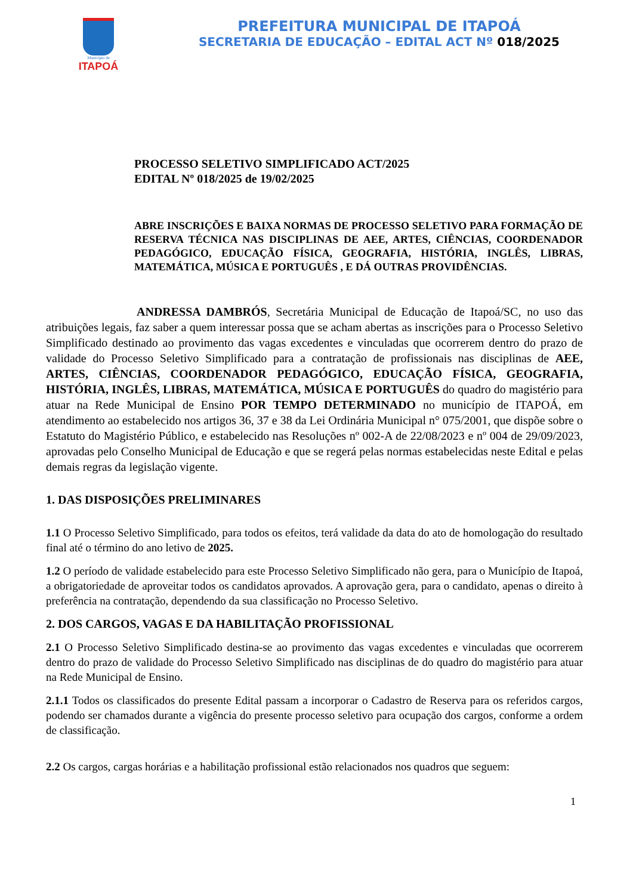Município de
ITAPOÁ
PREFEITURA MUNICIPAL DE ITAPOÁ
SECRETARIA DE EDUCAÇÃO – EDITAL ACT Nº 018/2025
PROCESSO SELETIVO SIMPLIFICADO ACT/2025
EDITAL Nº 018/2025 de 19/02/2025
ABRE INSCRIÇÕES E BAIXA NORMAS DE PROCESSO SELETIVO PARA FORMAÇÃO DE RESERVA TÉCNICA NAS DISCIPLINAS DE AEE, ARTES, CIÊNCIAS, COORDENADOR PEDAGÓGICO, EDUCAÇÃO FÍSICA, GEOGRAFIA, HISTÓRIA, INGLÊS, LIBRAS, MATEMÁTICA, MÚSICA E PORTUGUÊS , E DÁ OUTRAS PROVIDÊNCIAS.
ANDRESSA DAMBRÓS, Secretária Municipal de Educação de Itapoá/SC, no uso das atribuições legais, faz saber a quem interessar possa que se acham abertas as inscrições para o Processo Seletivo Simplificado destinado ao provimento das vagas excedentes e vinculadas que ocorrerem dentro do prazo de validade do Processo Seletivo Simplificado para a contratação de profissionais nas disciplinas de AEE, ARTES, CIÊNCIAS, COORDENADOR PEDAGÓGICO, EDUCAÇÃO FÍSICA, GEOGRAFIA, HISTÓRIA, INGLÊS, LIBRAS, MATEMÁTICA, MÚSICA E PORTUGUÊS do quadro do magistério para atuar na Rede Municipal de Ensino POR TEMPO DETERMINADO no município de ITAPOÁ, em atendimento ao estabelecido nos artigos 36, 37 e 38 da Lei Ordinária Municipal n° 075/2001, que dispõe sobre o Estatuto do Magistério Público, e estabelecido nas Resoluções nº 002-A de 22/08/2023 e nº 004 de 29/09/2023, aprovadas pelo Conselho Municipal de Educação e que se regerá pelas normas estabelecidas neste Edital e pelas demais regras da legislação vigente.
1. DAS DISPOSIÇÕES PRELIMINARES
1.1 O Processo Seletivo Simplificado, para todos os efeitos, terá validade da data do ato de homologação do resultado final até o término do ano letivo de 2025.
1.2 O período de validade estabelecido para este Processo Seletivo Simplificado não gera, para o Município de Itapoá, a obrigatoriedade de aproveitar todos os candidatos aprovados. A aprovação gera, para o candidato, apenas o direito à preferência na contratação, dependendo da sua classificação no Processo Seletivo.
2. DOS CARGOS, VAGAS E DA HABILITAÇÃO PROFISSIONAL
2.1 O Processo Seletivo Simplificado destina-se ao provimento das vagas excedentes e vinculadas que ocorrerem dentro do prazo de validade do Processo Seletivo Simplificado nas disciplinas de do quadro do magistério para atuar na Rede Municipal de Ensino.
2.1.1 Todos os classificados do presente Edital passam a incorporar o Cadastro de Reserva para os referidos cargos, podendo ser chamados durante a vigência do presente processo seletivo para ocupação dos cargos, conforme a ordem de classificação.
2.2 Os cargos, cargas horárias e a habilitação profissional estão relacionados nos quadros que seguem:
1